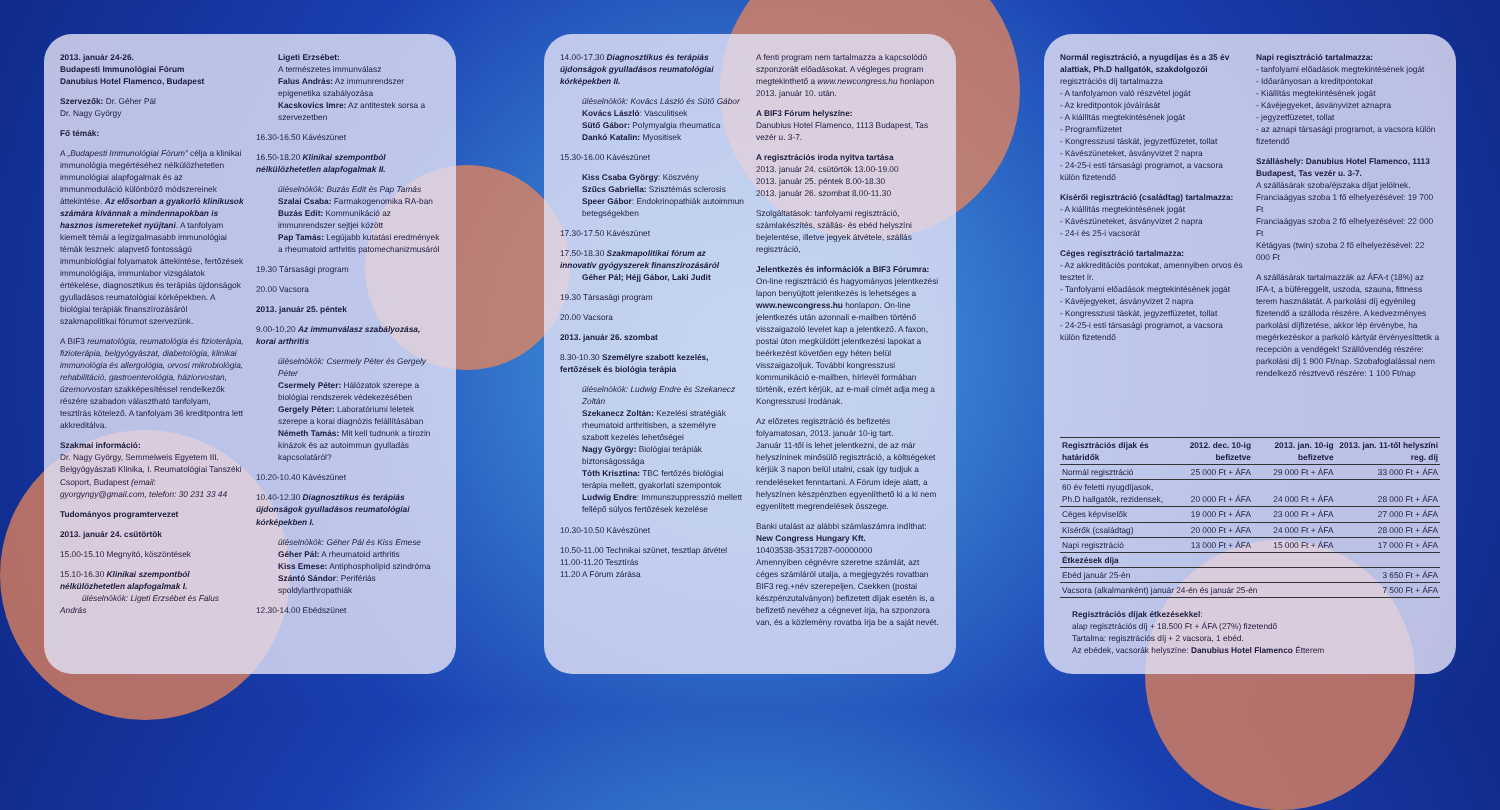2013. január 24-26.
Budapesti Immunológiai Fórum
Danubius Hotel Flamenco, Budapest
Szervezők: Dr. Géher Pál
Dr. Nagy György
Fő témák:
A „Budapesti Immunológiai Fórum” célja a klinikai immunológia megértéséhez nélkülözhetetlen immunológiai alapfogalmak és az immunmoduláció különböző módszereinek áttekintése. Az elősorban a gyakorló klinikusok számára kívánnak a mindennapokban is hasznos ismereteket nyújtani. A tanfolyam kiemelt témái a legizgalmasabb immunológiai témák lesznek: alapvető fontosságú immunbiológiai folyamatok áttekintése, fertőzések immunológiája, immunlabor vizsgálatok értékelése, diagnosztikus és terápiás újdonságok gyulladásos reumatológiai kórképekben. A biológiai terápiák finanszírozásáról szakmapolitikai fórumot szervezünk.
A BIF3 reumatológia, reumatológia és fizioterápia, fizioterápia, belgyógyászat, diabetológia, klinikai immunológia és allergológia, orvosi mikrobiológia, rehabilitáció, gastroenterológia, háziorvostan, üzemorvostan szakképesítéssel rendelkezők részére szabadon választható tanfolyam, tesztírás kötelező. A tanfolyam 36 kreditpontra lett akkreditálva.
Szakmai információ:
Dr. Nagy György, Semmelweis Egyetem III. Belgyógyászati Klinika, I. Reumatológiai Tanszéki Csoport, Budapest (email: gyorgyngy@gmail.com, telefon: 30 231 33 44
Tudományos programtervezet
2013. január 24. csütörtök
15.00-15.10 Megnyitó, köszöntések
15.10-16.30 Klinikai szempontból nélkülözhetetlen alapfogalmak I.
üléselnökök: Ligeti Erzsébet és Falus András
Ligeti Erzsébet:
A természetes immunválasz
Falus András: Az immunrendszer epigenetika szabályozása
Kacskovics Imre: Az antitestek sorsa a szervezetben
16.30-16.50 Kávészünet
16.50-18.20 Klinikai szempontból nélkülözhetetlen alapfogalmak II.
üléselnökök: Buzás Edit és Pap Tamás
Szalai Csaba: Farmakogenomika RA-ban
Buzás Edit: Kommunikáció az immunrendszer sejtjei között
Pap Tamás: Legújabb kutatási eredmények a rheumatoid arthritis patomechanizmusáról
19.30 Társasági program
20.00 Vacsora
2013. január 25. péntek
9.00-10.20 Az immunválasz szabályozása, korai arthritis
üléselnökök: Csermely Péter és Gergely Péter
Csermely Péter: Hálózatok szerepe a biológiai rendszerek védekezésében
Gergely Péter: Laboratóriumi leletek szerepe a korai diagnózis felállításában
Németh Tamás: Mit kell tudnunk a tirozin kinázok és az autoimmun gyulladás kapcsolatáról?
10.20-10.40 Kávészünet
10.40-12.30 Diagnosztikus és terápiás újdonságok gyulladásos reumatológiai kórképekben I.
üléselnökök: Géher Pál és Kiss Emese
Géher Pál: A rheumatoid arthritis
Kiss Emese: Antiphospholipid szindróma
Szántó Sándor: Perifériás spoldylarthropathiák
12.30-14.00 Ebédszünet
14.00-17.30 Diagnosztikus és terápiás újdonságok gyulladásos reumatológiai kórképekben II.
üléselnökök: Kovács László és Sütő Gábor
Kovács László: Vasculitisek
Sütő Gábor: Polymyalgia rheumatica
Dankó Katalin: Myositisek
15.30-16.00 Kávészünet
Kiss Csaba György: Köszvény
Szűcs Gabriella: Szisztémás sclerosis
Speer Gábor: Endokrinopathiák autoimmun betegségekben
17.30-17.50 Kávészünet
17.50-18.30 Szakmapolitikai fórum az innovatív gyógyszerek finanszírozásáról
Géher Pál; Héjj Gábor, Laki Judit
19.30 Társasági program
20.00 Vacsora
2013. január 26. szombat
8.30-10.30 Személyre szabott kezelés, fertőzések és biológia terápia
üléselnökök: Ludwig Endre és Szekanecz Zoltán
Szekanecz Zoltán: Kezelési stratégiák rheumatoid arthritisben, a személyre szabott kezelés lehetőségei
Nagy György: Biológiai terápiák biztonságossága
Tóth Krisztina: TBC fertőzés biológiai terápia mellett, gyakorlati szempontok
Ludwig Endre: Immunszuppresszió mellett fellépő súlyos fertőzések kezelése
10.30-10.50 Kávészünet
10.50-11.00 Technikai szünet, tesztlap átvétel
11.00-11.20 Tesztírás
11.20 A Fórum zárása
A fenti program nem tartalmazza a kapcsolódó szponzorált előadásokat. A végleges program megtekinthető a www.newcongress.hu honlapon 2013. január 10. után.
A BIF3 Fórum helyszíne:
Danubius Hotel Flamenco, 1113 Budapest, Tas vezér u. 3-7.
A regisztrációs iroda nyitva tartása
2013. január 24. csütörtök 13.00-19.00
2013. január 25. péntek 8.00-18.30
2013. január 26. szombat 8.00-11.30
Szolgáltatások: tanfolyami regisztráció, számlakészítés, szállás- és ebéd helyszíni bejelentése, illetve jegyek átvétele, szállás regisztráció,
Jelentkezés és információk a BIF3 Fórumra:
On-line regisztráció és hagyományos jelentkezési lapon benyújtott jelentkezés is lehetséges a www.newcongress.hu honlapon. On-line jelentkezés után azonnali e-mailben történő visszaigazoló levelet kap a jelentkező. A faxon, postai úton megküldött jelentkezési lapokat a beérkezést követően egy héten belül visszaigazoljuk. További kongresszusi kommunikáció e-mailben, hírlevél formában történik, ezért kérjük, az e-mail címét adja meg a Kongresszusi Irodának.
Az előzetes regisztráció és befizetés folyamatosan, 2013. január 10-ig tart.
Január 11-től is lehet jelentkezni, de az már helyszíninek minősülő regisztráció, a költségeket kérjük 3 napon belül utalni, csak így tudjuk a rendeléseket fenntartani. A Fórum ideje alatt, a helyszínen készpénzben egyenlíthető ki a ki nem egyenlített megrendelések összege.
Banki utalást az alábbi számlaszámra indíthat:
New Congress Hungary Kft.
10403538-35317287-00000000
Amennyiben cégnévre szeretne számlát, azt céges számláról utalja, a megjegyzés rovatban BIF3 reg.+név szerepeljen. Csekken (postai készpénzutalványon) befizetett díjak esetén is, a befizető nevéhez a cégnevet írja, ha szponzora van, és a közlemény rovatba írja be a saját nevét.
Normál regisztráció, a nyugdíjas és a 35 év alattiak, Ph.D hallgatók, szakdolgozói regisztrációs díj tartalmazza
- A tanfolyamon való részvétel jogát
- Az kreditpontok jóváírását
- A kiállítás megtekintésének jogát
- Programfüzetet
- Kongresszusi táskát, jegyzetfüzetet, tollat
- Kávészüneteket, ásványvizet 2 napra
- 24-25-i esti társasági programot, a vacsora külön fizetendő
Kísérői regisztráció (családtag) tartalmazza:
- A kiállítás megtekintésének jogát
- Kávészüneteket, ásványvizet 2 napra
- 24-i és 25-i vacsorát
Céges regisztráció tartalmazza:
- Az akkreditációs pontokat, amennyiben orvos és tesztet ír.
- Tanfolyami előadások megtekintésének jogát
- Kávéjegyeket, ásványvizet 2 napra
- Kongresszusi táskát, jegyzetfüzetet, tollat
- 24-25-i esti társasági programot, a vacsora külön fizetendő
Napi regisztráció tartalmazza:
- tanfolyami előadások megtekintésének jogát
- Időarányosan a kreditpontokat
- Kiállítás megtekintésének jogát
- Kávéjegyeket, ásványvizet aznapra
- jegyzetfüzetet, tollat
- az aznapi társasági programot, a vacsora külön fizetendő
Szálláshely: Danubius Hotel Flamenco, 1113 Budapest, Tas vezér u. 3-7.
A szállásárak szoba/éjszaka díjat jelölnek.
Franciaágyas szoba 1 fő elhelyezésével: 19 700 Ft
Franciaágyas szoba 2 fő elhelyezésével: 22 000 Ft
Kétágyas (twin) szoba 2 fő elhelyezésével: 22 000 Ft
A szállásárak tartalmazzák az ÁFA-t (18%) az IFA-t, a büféreggelit, uszoda, szauna, fittness terem használatát. A parkolási díj egyénileg fizetendő a szálloda részére. A kedvezményes parkolási díjfizetése, akkor lép érvénybe, ha megérkezéskor a parkoló kártyát érvényesíttetik a recepción a vendégek! Szállóvendég részére: parkolási díj 1 900 Ft/nap. Szobafoglalással nem rendelkező résztvevő részére: 1 100 Ft/nap
| Regisztrációs díjak és határidők | 2012. dec. 10-ig befizetve | 2013. jan. 10-ig befizetve | 2013. jan. 11-től helyszíni reg. díj |
| --- | --- | --- | --- |
| Normál regisztráció | 25 000 Ft + ÁFA | 29 000 Ft + ÁFA | 33 000 Ft + ÁFA |
| 60 év feletti nyugdíjasok, Ph.D hallgatók, rezidensek, | 20 000 Ft + ÁFA | 24 000 Ft + ÁFA | 28 000 Ft + ÁFA |
| Céges képviselők | 19 000 Ft + ÁFA | 23 000 Ft + ÁFA | 27 000 Ft + ÁFA |
| Kísérők (családtag) | 20 000 Ft + ÁFA | 24 000 Ft + ÁFA | 28 000 Ft + ÁFA |
| Napi regisztráció | 13 000 Ft + ÁFA | 15 000 Ft + ÁFA | 17 000 Ft + ÁFA |
| Étkezések díja | | | |
| Ebéd január 25-én | | | 3 650 Ft + ÁFA |
| Vacsora (alkalmanként) január 24-én és január 25-én | | | 7 500 Ft + ÁFA |
Regisztrációs díjak étkezésekkel:
alap regisztrációs díj + 18.500 Ft + ÁFA (27%) fizetendő
Tartalma: regisztrációs díj + 2 vacsora, 1 ebéd.
Az ebédek, vacsorák helyszíne: Danubius Hotel Flamenco Étterem